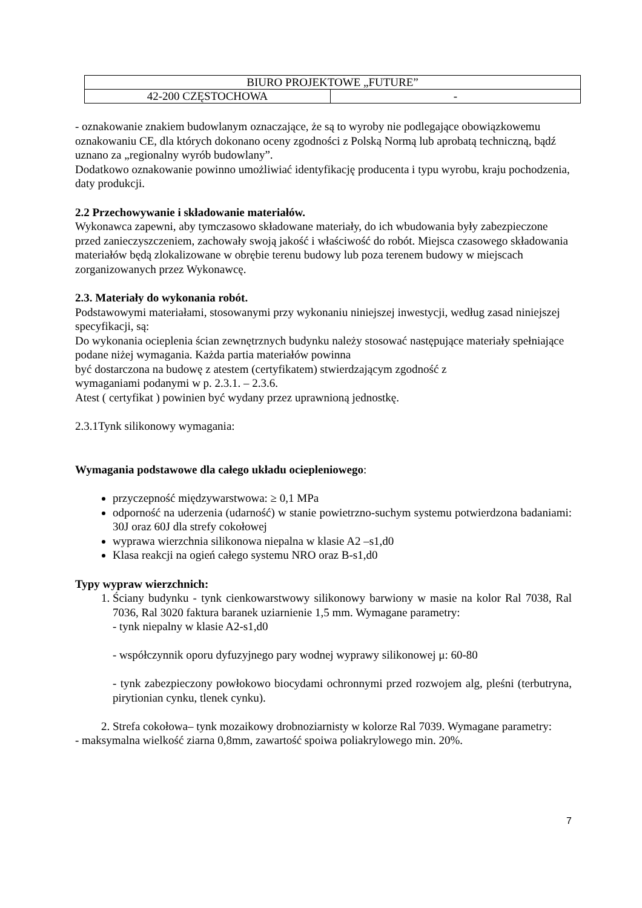| BIURO PROJEKTOWE „FUTURE” | |
| 42-200 CZĘSTOCHOWA | - |
- oznakowanie znakiem budowlanym oznaczające, że są to wyroby nie podlegające obowiązkowemu oznakowaniu CE, dla których dokonano oceny zgodności z Polską Normą lub aprobatą techniczną, bądź uznano za „regionalny wyrób budowlany”.
Dodatkowo oznakowanie powinno umożliwiać identyfikację producenta i typu wyrobu, kraju pochodzenia, daty produkcji.
2.2 Przechowywanie i składowanie materiałów.
Wykonawca zapewni, aby tymczasowo składowane materiały, do ich wbudowania były zabezpieczone przed zanieczyszczeniem, zachowały swoją jakość i właściwość do robót. Miejsca czasowego składowania materiałów będą zlokalizowane w obrębie terenu budowy lub poza terenem budowy w miejscach zorganizowanych przez Wykonawcę.
2.3. Materiały do wykonania robót.
Podstawowymi materiałami, stosowanymi przy wykonaniu niniejszej inwestycji, według zasad niniejszej specyfikacji, są:
Do wykonania ocieplenia ścian zewnętrznych budynku należy stosować następujące materiały spełniające podane niżej wymagania. Każda partia materiałów powinna
być dostarczona na budowę z atestem (certyfikatem) stwierdzającym zgodność z
wymaganiami podanymi w p. 2.3.1. – 2.3.6.
Atest ( certyfikat ) powinien być wydany przez uprawnioną jednostkę.
2.3.1Tynk silikonowy wymagania:
Wymagania podstawowe dla całego układu ociepleniowego:
przyczepność międzywarstwowa: ≥ 0,1 MPa
odporność na uderzenia (udarność) w stanie powietrzno-suchym systemu potwierdzona badaniami: 30J oraz 60J dla strefy cokołowej
wyprawa wierzchnia silikonowa niepalna w klasie A2 –s1,d0
Klasa reakcji na ogień całego systemu NRO oraz B-s1,d0
Typy wypraw wierzchnich:
1. Ściany budynku - tynk cienkowarstwowy silikonowy barwiony w masie na kolor Ral 7038, Ral 7036, Ral 3020 faktura baranek uziarnienie 1,5 mm. Wymagane parametry:
- tynk niepalny w klasie A2-s1,d0
- współczynnik oporu dyfuzyjnego pary wodnej wyprawy silikonowej μ: 60-80
- tynk zabezpieczony powłokowo biocydami ochronnymi przed rozwojem alg, pleśni (terbutryna, pirytionian cynku, tlenek cynku).
2. Strefa cokołowa– tynk mozaikowy drobnoziarnisty w kolorze Ral 7039. Wymagane parametry:
- maksymalna wielkość ziarna 0,8mm, zawartość spoiwa poliakrylowego min. 20%.
7